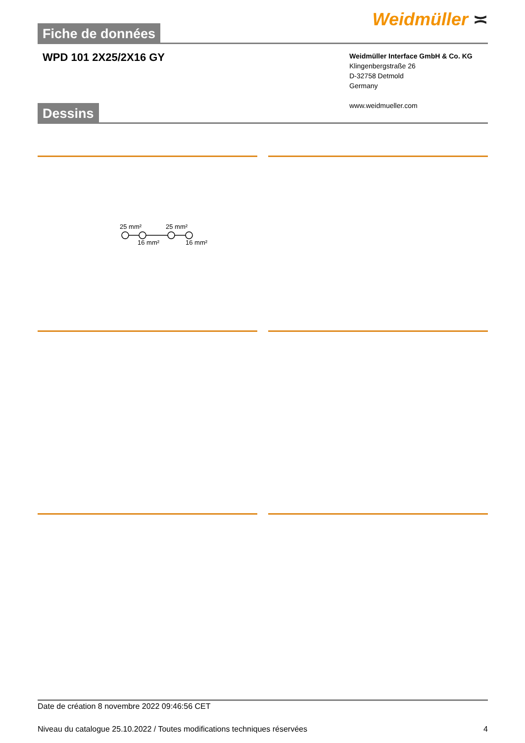Fiche de données
Weidmüller ≍
WPD 101 2X25/2X16 GY
Weidmüller Interface GmbH & Co. KG
Klingenbergstraße 26
D-32758 Detmold
Germany
www.weidmueller.com
Dessins
25 mm²
25 mm²
16 mm²
16 mm²
Date de création 8 novembre 2022 09:46:56 CET
Niveau du catalogue 25.10.2022 / Toutes modifications techniques réservées 4